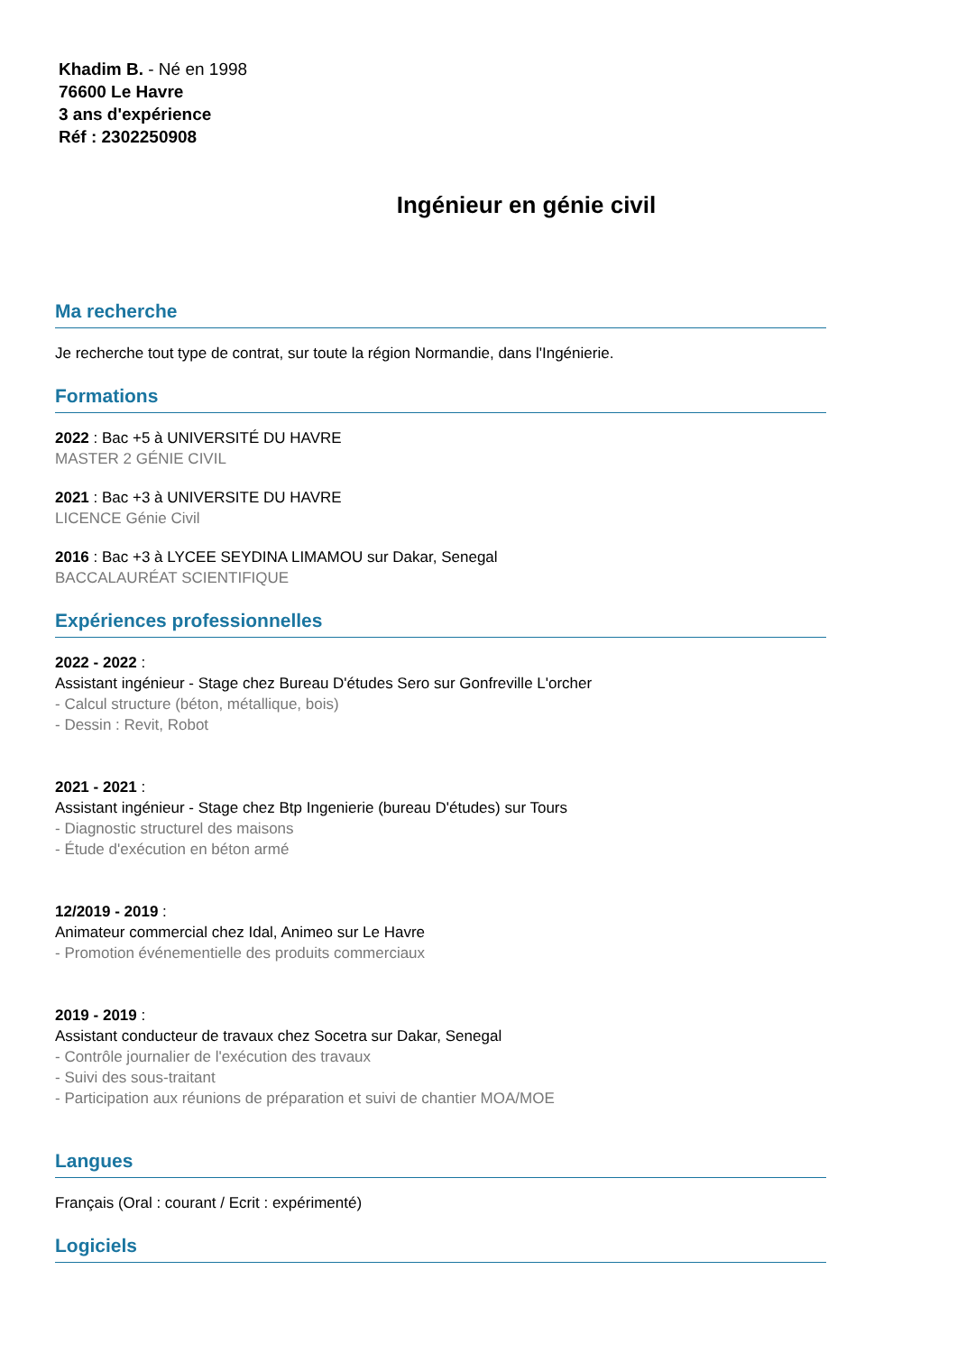Khadim B. - Né en 1998
76600 Le Havre
3 ans d'expérience
Réf : 2302250908
Ingénieur en génie civil
Ma recherche
Je recherche tout type de contrat, sur toute la région Normandie, dans l'Ingénierie.
Formations
2022 : Bac +5 à UNIVERSITÉ DU HAVRE
MASTER 2 GÉNIE CIVIL
2021 : Bac +3 à UNIVERSITE DU HAVRE
LICENCE Génie Civil
2016 : Bac +3 à LYCEE SEYDINA LIMAMOU sur Dakar, Senegal
BACCALAURÉAT SCIENTIFIQUE
Expériences professionnelles
2022 - 2022 :
Assistant ingénieur - Stage chez Bureau D'études Sero sur Gonfreville L'orcher
- Calcul structure (béton, métallique, bois)
- Dessin : Revit, Robot
2021 - 2021 :
Assistant ingénieur - Stage chez Btp Ingenierie (bureau D'études) sur Tours
- Diagnostic structurel des maisons
- Étude d'exécution en béton armé
12/2019 - 2019 :
Animateur commercial chez Idal, Animeo sur Le Havre
- Promotion événementielle des produits commerciaux
2019 - 2019 :
Assistant conducteur de travaux chez Socetra sur Dakar, Senegal
- Contrôle journalier de l'exécution des travaux
- Suivi des sous-traitant
- Participation aux réunions de préparation et suivi de chantier MOA/MOE
Langues
Français (Oral : courant / Ecrit : expérimenté)
Logiciels